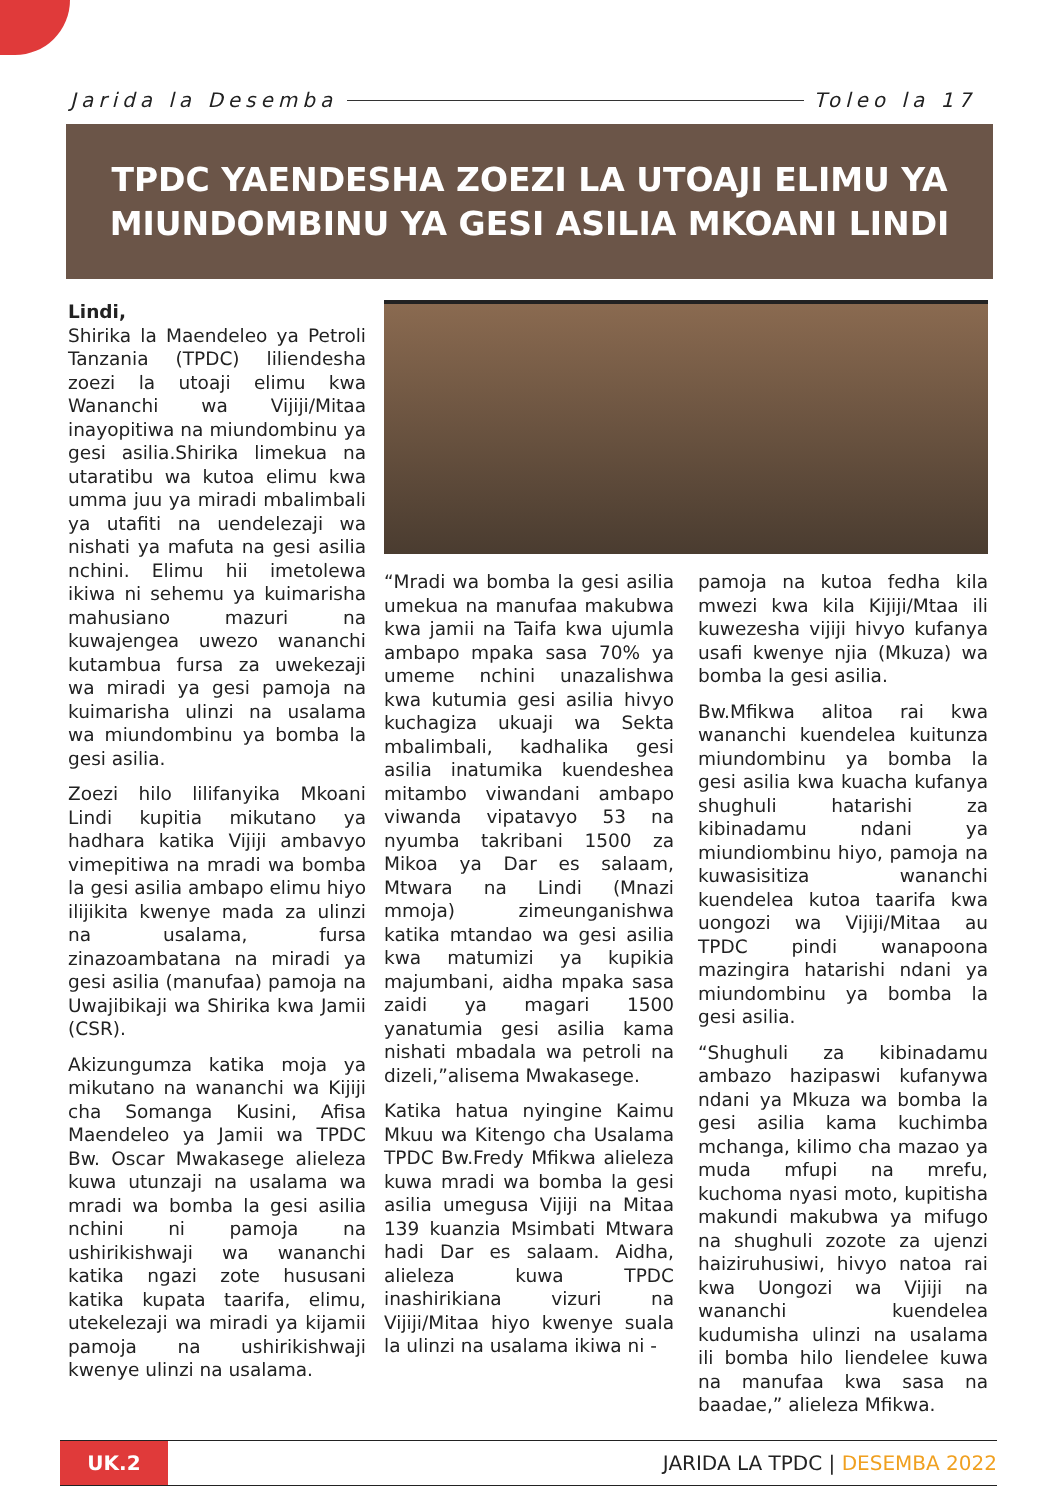Jarida la Desemba Toleo la 17
TPDC YAENDESHA ZOEZI LA UTOAJI ELIMU YA
MIUNDOMBINU YA GESI ASILIA MKOANI LINDI
Lindi,
Shirika la Maendeleo ya Petroli Tanzania (TPDC) liliendesha zoezi la utoaji elimu kwa Wananchi wa Vijiji/Mitaa inayopitiwa na miundombinu ya gesi asilia.Shirika limekua na utaratibu wa kutoa elimu kwa umma juu ya miradi mbalimbali ya utafiti na uendelezaji wa nishati ya mafuta na gesi asilia nchini. Elimu hii imetolewa ikiwa ni sehemu ya kuimarisha mahusiano mazuri na kuwajengea uwezo wananchi kutambua fursa za uwekezaji wa miradi ya gesi pamoja na kuimarisha ulinzi na usalama wa miundombinu ya bomba la gesi asilia.
Zoezi hilo lilifanyika Mkoani Lindi kupitia mikutano ya hadhara katika Vijiji ambavyo vimepitiwa na mradi wa bomba la gesi asilia ambapo elimu hiyo ilijikita kwenye mada za ulinzi na usalama, fursa zinazoambatana na miradi ya gesi asilia (manufaa) pamoja na Uwajibikaji wa Shirika kwa Jamii (CSR).
Akizungumza katika moja ya mikutano na wananchi wa Kijiji cha Somanga Kusini, Afisa Maendeleo ya Jamii wa TPDC Bw. Oscar Mwakasege alieleza kuwa utunzaji na usalama wa mradi wa bomba la gesi asilia nchini ni pamoja na ushirikishwaji wa wananchi katika ngazi zote hususani katika kupata taarifa, elimu, utekelezaji wa miradi ya kijamii pamoja na ushirikishwaji kwenye ulinzi na usalama.
“Mradi wa bomba la gesi asilia umekua na manufaa makubwa kwa jamii na Taifa kwa ujumla ambapo mpaka sasa 70% ya umeme nchini unazalishwa kwa kutumia gesi asilia hivyo kuchagiza ukuaji wa Sekta mbalimbali, kadhalika gesi asilia inatumika kuendeshea mitambo viwandani ambapo viwanda vipatavyo 53 na nyumba takribani 1500 za Mikoa ya Dar es salaam, Mtwara na Lindi (Mnazi mmoja) zimeunganishwa katika mtandao wa gesi asilia kwa matumizi ya kupikia majumbani, aidha mpaka sasa zaidi ya magari 1500 yanatumia gesi asilia kama nishati mbadala wa petroli na dizeli,”alisema Mwakasege.
Katika hatua nyingine Kaimu Mkuu wa Kitengo cha Usalama TPDC Bw.Fredy Mfikwa alieleza kuwa mradi wa bomba la gesi asilia umegusa Vijiji na Mitaa 139 kuanzia Msimbati Mtwara hadi Dar es salaam. Aidha, alieleza kuwa TPDC inashirikiana vizuri na Vijiji/Mitaa hiyo kwenye suala la ulinzi na usalama ikiwa ni -
pamoja na kutoa fedha kila mwezi kwa kila Kijiji/Mtaa ili kuwezesha vijiji hivyo kufanya usafi kwenye njia (Mkuza) wa bomba la gesi asilia.
Bw.Mfikwa alitoa rai kwa wananchi kuendelea kuitunza miundombinu ya bomba la gesi asilia kwa kuacha kufanya shughuli hatarishi za kibinadamu ndani ya miundiombinu hiyo, pamoja na kuwasisitiza wananchi kuendelea kutoa taarifa kwa uongozi wa Vijiji/Mitaa au TPDC pindi wanapoona mazingira hatarishi ndani ya miundombinu ya bomba la gesi asilia.
“Shughuli za kibinadamu ambazo hazipaswi kufanywa ndani ya Mkuza wa bomba la gesi asilia kama kuchimba mchanga, kilimo cha mazao ya muda mfupi na mrefu, kuchoma nyasi moto, kupitisha makundi makubwa ya mifugo na shughuli zozote za ujenzi haiziruhusiwi, hivyo natoa rai kwa Uongozi wa Vijiji na wananchi kuendelea kudumisha ulinzi na usalama ili bomba hilo liendelee kuwa na manufaa kwa sasa na baadae,” alieleza Mfikwa.
UK.2
JARIDA LA TPDC | DESEMBA 2022